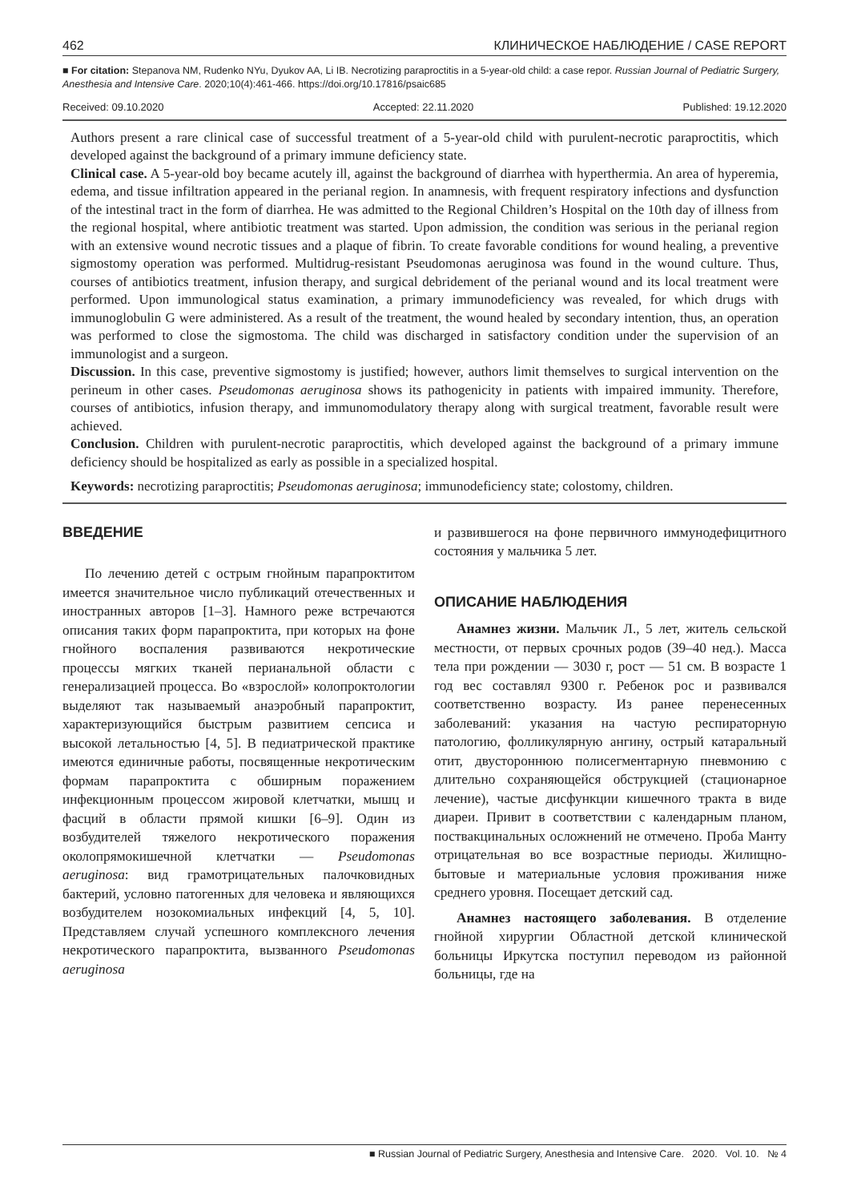462 КЛИНИЧЕСКОЕ НАБЛЮДЕНИЕ / CASE REPORT
■ For citation: Stepanova NM, Rudenko NYu, Dyukov AA, Li IB. Necrotizing paraproctitis in a 5-year-old child: a case repor. Russian Journal of Pediatric Surgery, Anesthesia and Intensive Care. 2020;10(4):461-466. https://doi.org/10.17816/psaic685
Received: 09.10.2020 Accepted: 22.11.2020 Published: 19.12.2020
Authors present a rare clinical case of successful treatment of a 5-year-old child with purulent-necrotic paraproctitis, which developed against the background of a primary immune deficiency state.
Clinical case. A 5-year-old boy became acutely ill, against the background of diarrhea with hyperthermia. An area of hyperemia, edema, and tissue infiltration appeared in the perianal region. In anamnesis, with frequent respiratory infections and dysfunction of the intestinal tract in the form of diarrhea. He was admitted to the Regional Children’s Hospital on the 10th day of illness from the regional hospital, where antibiotic treatment was started. Upon admission, the condition was serious in the perianal region with an extensive wound necrotic tissues and a plaque of fibrin. To create favorable conditions for wound healing, a preventive sigmostomy operation was performed. Multidrug-resistant Pseudomonas aeruginosa was found in the wound culture. Thus, courses of antibiotics treatment, infusion therapy, and surgical debridement of the perianal wound and its local treatment were performed. Upon immunological status examination, a primary immunodeficiency was revealed, for which drugs with immunoglobulin G were administered. As a result of the treatment, the wound healed by secondary intention, thus, an operation was performed to close the sigmostoma. The child was discharged in satisfactory condition under the supervision of an immunologist and a surgeon.
Discussion. In this case, preventive sigmostomy is justified; however, authors limit themselves to surgical intervention on the perineum in other cases. Pseudomonas aeruginosa shows its pathogenicity in patients with impaired immunity. Therefore, courses of antibiotics, infusion therapy, and immunomodulatory therapy along with surgical treatment, favorable result were achieved.
Conclusion. Children with purulent-necrotic paraproctitis, which developed against the background of a primary immune deficiency should be hospitalized as early as possible in a specialized hospital.
Keywords: necrotizing paraproctitis; Pseudomonas aeruginosa; immunodeficiency state; colostomy, children.
ВВЕДЕНИЕ
По лечению детей с острым гнойным парапроктитом имеется значительное число публикаций отечественных и иностранных авторов [1–3]. Намного реже встречаются описания таких форм парапроктита, при которых на фоне гнойного воспаления развиваются некротические процессы мягких тканей перианальной области с генерализацией процесса. Во «взрослой» колопроктологии выделяют так называемый анаэробный парапроктит, характеризующийся быстрым развитием сепсиса и высокой летальностью [4, 5]. В педиатрической практике имеются единичные работы, посвященные некротическим формам парапроктита с обширным поражением инфекционным процессом жировой клетчатки, мышц и фасций в области прямой кишки [6–9]. Один из возбудителей тяжелого некротического поражения околопрямокишечной клетчатки — Pseudomonas aeruginosa: вид грамотрицательных палочковидных бактерий, условно патогенных для человека и являющихся возбудителем нозокомиальных инфекций [4, 5, 10]. Представляем случай успешного комплексного лечения некротического парапроктита, вызванного Pseudomonas aeruginosa
и развившегося на фоне первичного иммунодефицитного состояния у мальчика 5 лет.
ОПИСАНИЕ НАБЛЮДЕНИЯ
Анамнез жизни. Мальчик Л., 5 лет, житель сельской местности, от первых срочных родов (39–40 нед.). Масса тела при рождении — 3030 г, рост — 51 см. В возрасте 1 год вес составлял 9300 г. Ребенок рос и развивался соответственно возрасту. Из ранее перенесенных заболеваний: указания на частую респираторную патологию, фолликулярную ангину, острый катаральный отит, двустороннюю полисегментарную пневмонию с длительно сохраняющейся обструкцией (стационарное лечение), частые дисфункции кишечного тракта в виде диареи. Привит в соответствии с календарным планом, поствакцинальных осложнений не отмечено. Проба Манту отрицательная во все возрастные периоды. Жилищно-бытовые и материальные условия проживания ниже среднего уровня. Посещает детский сад.
Анамнез настоящего заболевания. В отделение гнойной хирургии Областной детской клинической больницы Иркутска поступил переводом из районной больницы, где на
■ Russian Journal of Pediatric Surgery, Anesthesia and Intensive Care. 2020. Vol. 10. № 4